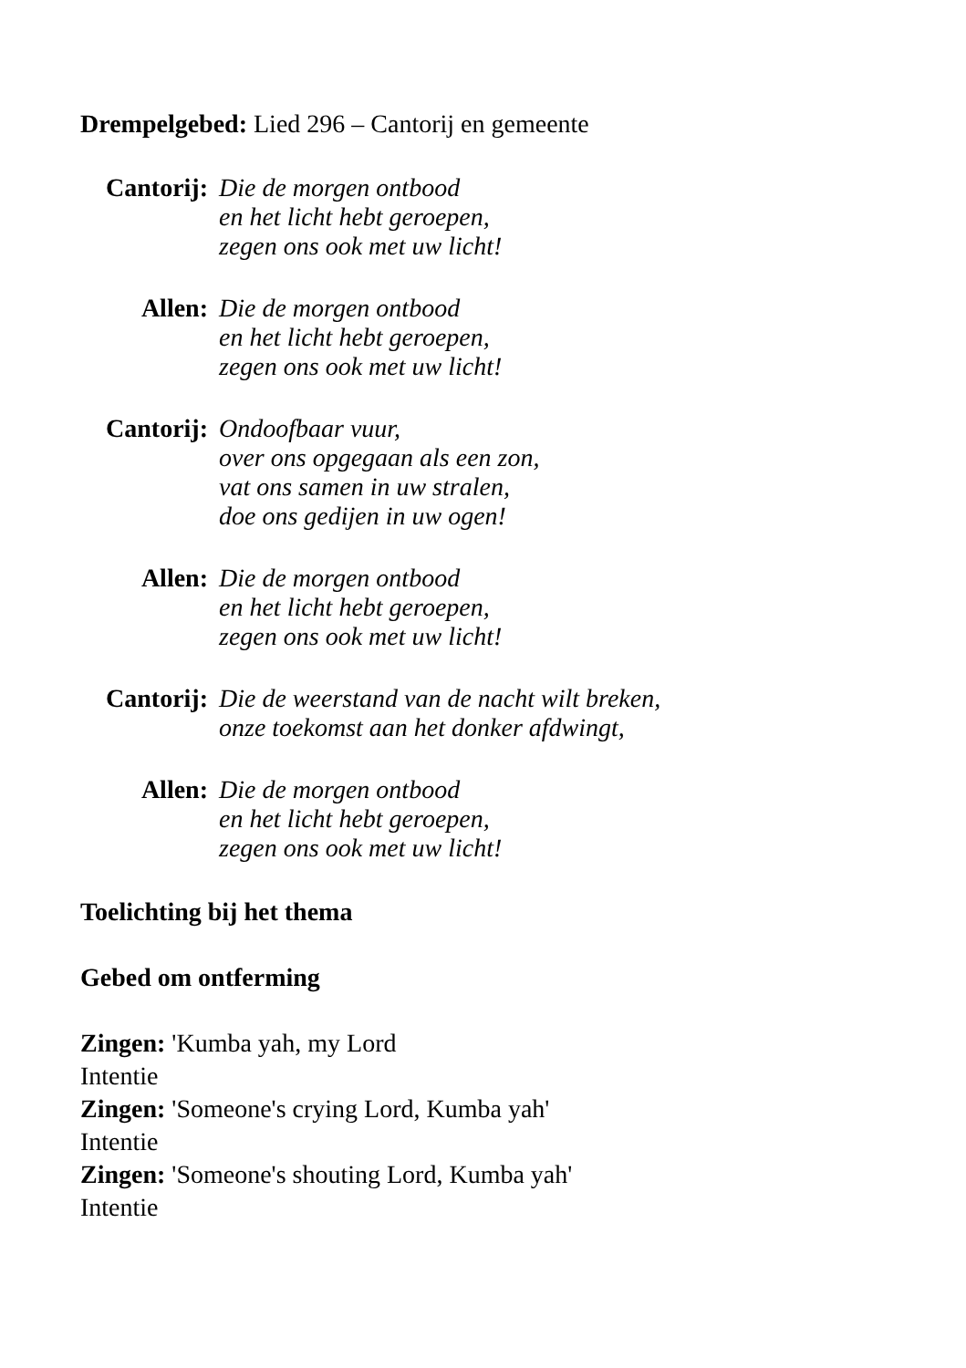Drempelgebed: Lied 296 – Cantorij en gemeente
Cantorij:
Die de morgen ontbood
en het licht hebt geroepen,
zegen ons ook met uw licht!
Allen: Die de morgen ontbood
en het licht hebt geroepen,
zegen ons ook met uw licht!
Cantorij:
Ondoofbaar vuur,
over ons opgegaan als een zon,
vat ons samen in uw stralen,
doe ons gedijen in uw ogen!
Allen: Die de morgen ontbood
en het licht hebt geroepen,
zegen ons ook met uw licht!
Cantorij:
Die de weerstand van de nacht wilt breken,
onze toekomst aan het donker afdwingt,
Allen: Die de morgen ontbood
en het licht hebt geroepen,
zegen ons ook met uw licht!
Toelichting bij het thema
Gebed om ontferming
Zingen: 'Kumba yah, my Lord
Intentie
Zingen: 'Someone's crying Lord, Kumba yah'
Intentie
Zingen: 'Someone's shouting Lord, Kumba yah'
Intentie